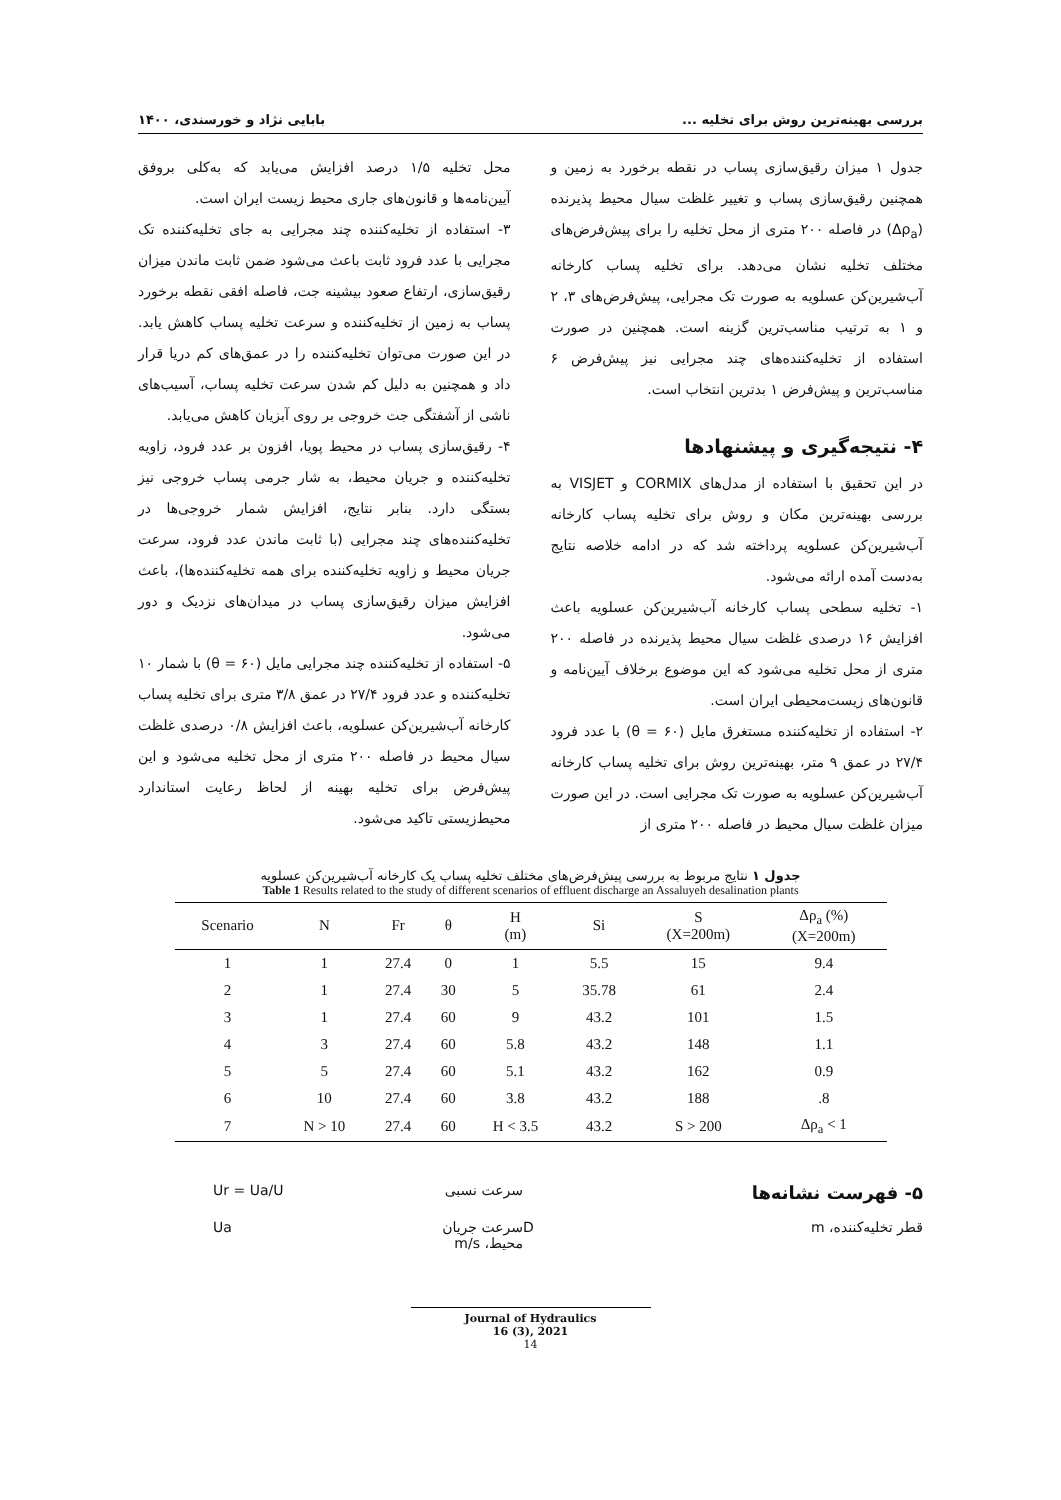بررسی بهینه‌ترین روش برای تخلیه ... بابایی نژاد و خورسندی، ۱۴۰۰
جدول ۱ میزان رقیق‌سازی پساب در نقطه برخورد به زمین و همچنین رقیق‌سازی پساب و تغییر غلظت سیال محیط پذیرنده (Δρ<sub>a</sub>) در فاصله ۲۰۰ متری از محل تخلیه را برای پیش‌فرض‌های مختلف تخلیه نشان می‌دهد. برای تخلیه پساب کارخانه آب‌شیرین‌کن عسلویه به صورت تک مجرایی، پیش‌فرض‌های ۳، ۲ و ۱ به ترتیب مناسب‌ترین گزینه است. همچنین در صورت استفاده از تخلیه‌کننده‌های چند مجرایی نیز پیش‌فرض ۶ مناسب‌ترین و پیش‌فرض ۱ بدترین انتخاب است.
۴- نتیجه‌گیری و پیشنهادها
در این تحقیق با استفاده از مدل‌های CORMIX و VISJET به بررسی بهینه‌ترین مکان و روش برای تخلیه پساب کارخانه آب‌شیرین‌کن عسلویه پرداخته شد که در ادامه خلاصه نتایج به‌دست آمده ارائه می‌شود.
۱- تخلیه سطحی پساب کارخانه آب‌شیرین‌کن عسلویه باعث افزایش ۱۶ درصدی غلظت سیال محیط پذیرنده در فاصله ۲۰۰ متری از محل تخلیه می‌شود که این موضوع برخلاف آیین‌نامه و قانون‌های زیست‌محیطی ایران است.
۲- استفاده از تخلیه‌کننده مستغرق مایل (θ = ۶۰) با عدد فرود ۲۷/۴ در عمق ۹ متر، بهینه‌ترین روش برای تخلیه پساب کارخانه آب‌شیرین‌کن عسلویه به صورت تک مجرایی است. در این صورت میزان غلظت سیال محیط در فاصله ۲۰۰ متری از
محل تخلیه ۱/۵ درصد افزایش می‌یابد که به‌کلی بروفق آیین‌نامه‌ها و قانون‌های جاری محیط زیست ایران است.
۳- استفاده از تخلیه‌کننده چند مجرایی به جای تخلیه‌کننده تک مجرایی با عدد فرود ثابت باعث می‌شود ضمن ثابت ماندن میزان رقیق‌سازی، ارتفاع صعود بیشینه جت، فاصله افقی نقطه برخورد پساب به زمین از تخلیه‌کننده و سرعت تخلیه پساب کاهش یابد. در این صورت می‌توان تخلیه‌کننده را در عمق‌های کم دریا قرار داد و همچنین به دلیل کم شدن سرعت تخلیه پساب، آسیب‌های ناشی از آشفتگی جت خروجی بر روی آبزیان کاهش می‌یابد.
۴- رقیق‌سازی پساب در محیط پویا، افزون بر عدد فرود، زاویه تخلیه‌کننده و جریان محیط، به شار جرمی پساب خروجی نیز بستگی دارد. بنابر نتایج، افزایش شمار خروجی‌ها در تخلیه‌کننده‌های چند مجرایی (با ثابت ماندن عدد فرود، سرعت جریان محیط و زاویه تخلیه‌کننده برای همه تخلیه‌کننده‌ها)، باعث افزایش میزان رقیق‌سازی پساب در میدان‌های نزدیک و دور می‌شود.
۵- استفاده از تخلیه‌کننده چند مجرایی مایل (θ = ۶۰) با شمار ۱۰ تخلیه‌کننده و عدد فرود ۲۷/۴ در عمق ۳/۸ متری برای تخلیه پساب کارخانه آب‌شیرین‌کن عسلویه، باعث افزایش ۰/۸ درصدی غلظت سیال محیط در فاصله ۲۰۰ متری از محل تخلیه می‌شود و این پیش‌فرض برای تخلیه بهینه از لحاظ رعایت استاندارد محیط‌زیستی تاکید می‌شود.
جدول ۱ نتایج مربوط به بررسی پیش‌فرض‌های مختلف تخلیه پساب یک کارخانه آب‌شیرین‌کن عسلویه
Table 1 Results related to the study of different scenarios of effluent discharge an Assaluyeh desalination plants
| Scenario | N | Fr | θ | H (m) | Si | S (X=200m) | Δρ<sub>a</sub> (%) (X=200m) |
| --- | --- | --- | --- | --- | --- | --- | --- |
| 1 | 1 | 27.4 | 0 | 1 | 5.5 | 15 | 9.4 |
| 2 | 1 | 27.4 | 30 | 5 | 35.78 | 61 | 2.4 |
| 3 | 1 | 27.4 | 60 | 9 | 43.2 | 101 | 1.5 |
| 4 | 3 | 27.4 | 60 | 5.8 | 43.2 | 148 | 1.1 |
| 5 | 5 | 27.4 | 60 | 5.1 | 43.2 | 162 | 0.9 |
| 6 | 10 | 27.4 | 60 | 3.8 | 43.2 | 188 | .8 |
| 7 | N > 10 | 27.4 | 60 | H < 3.5 | 43.2 | S > 200 | Δρ<sub>a</sub> < 1 |
۵- فهرست نشانه‌ها
سرعت نسبی
Ur = Ua/U
قطر تخلیه‌کننده، m
D
سرعت جریان محیط، m/s
Ua
Journal of Hydraulics
16 (3), 2021
14